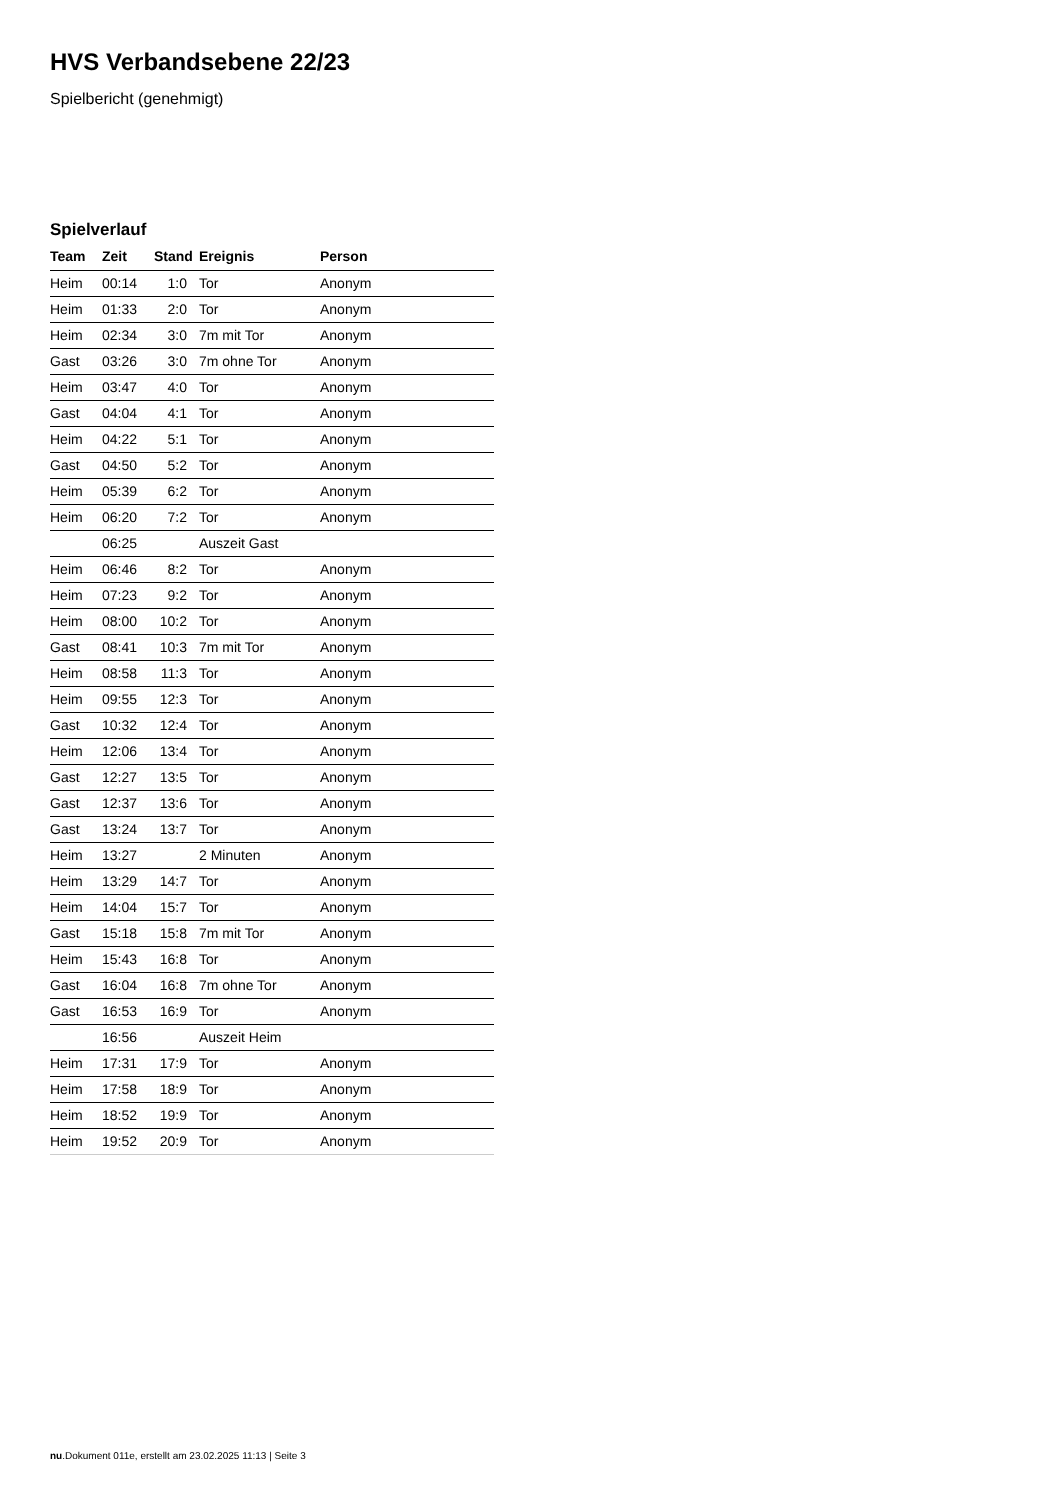HVS Verbandsebene 22/23
Spielbericht (genehmigt)
Spielverlauf
| Team | Zeit | Stand | Ereignis | Person |
| --- | --- | --- | --- | --- |
| Heim | 00:14 | 1:0 | Tor | Anonym |
| Heim | 01:33 | 2:0 | Tor | Anonym |
| Heim | 02:34 | 3:0 | 7m mit Tor | Anonym |
| Gast | 03:26 | 3:0 | 7m ohne Tor | Anonym |
| Heim | 03:47 | 4:0 | Tor | Anonym |
| Gast | 04:04 | 4:1 | Tor | Anonym |
| Heim | 04:22 | 5:1 | Tor | Anonym |
| Gast | 04:50 | 5:2 | Tor | Anonym |
| Heim | 05:39 | 6:2 | Tor | Anonym |
| Heim | 06:20 | 7:2 | Tor | Anonym |
| | 06:25 | | Auszeit Gast | |
| Heim | 06:46 | 8:2 | Tor | Anonym |
| Heim | 07:23 | 9:2 | Tor | Anonym |
| Heim | 08:00 | 10:2 | Tor | Anonym |
| Gast | 08:41 | 10:3 | 7m mit Tor | Anonym |
| Heim | 08:58 | 11:3 | Tor | Anonym |
| Heim | 09:55 | 12:3 | Tor | Anonym |
| Gast | 10:32 | 12:4 | Tor | Anonym |
| Heim | 12:06 | 13:4 | Tor | Anonym |
| Gast | 12:27 | 13:5 | Tor | Anonym |
| Gast | 12:37 | 13:6 | Tor | Anonym |
| Gast | 13:24 | 13:7 | Tor | Anonym |
| Heim | 13:27 | | 2 Minuten | Anonym |
| Heim | 13:29 | 14:7 | Tor | Anonym |
| Heim | 14:04 | 15:7 | Tor | Anonym |
| Gast | 15:18 | 15:8 | 7m mit Tor | Anonym |
| Heim | 15:43 | 16:8 | Tor | Anonym |
| Gast | 16:04 | 16:8 | 7m ohne Tor | Anonym |
| Gast | 16:53 | 16:9 | Tor | Anonym |
| | 16:56 | | Auszeit Heim | |
| Heim | 17:31 | 17:9 | Tor | Anonym |
| Heim | 17:58 | 18:9 | Tor | Anonym |
| Heim | 18:52 | 19:9 | Tor | Anonym |
| Heim | 19:52 | 20:9 | Tor | Anonym |
nu.Dokument 011e, erstellt am 23.02.2025 11:13 | Seite 3